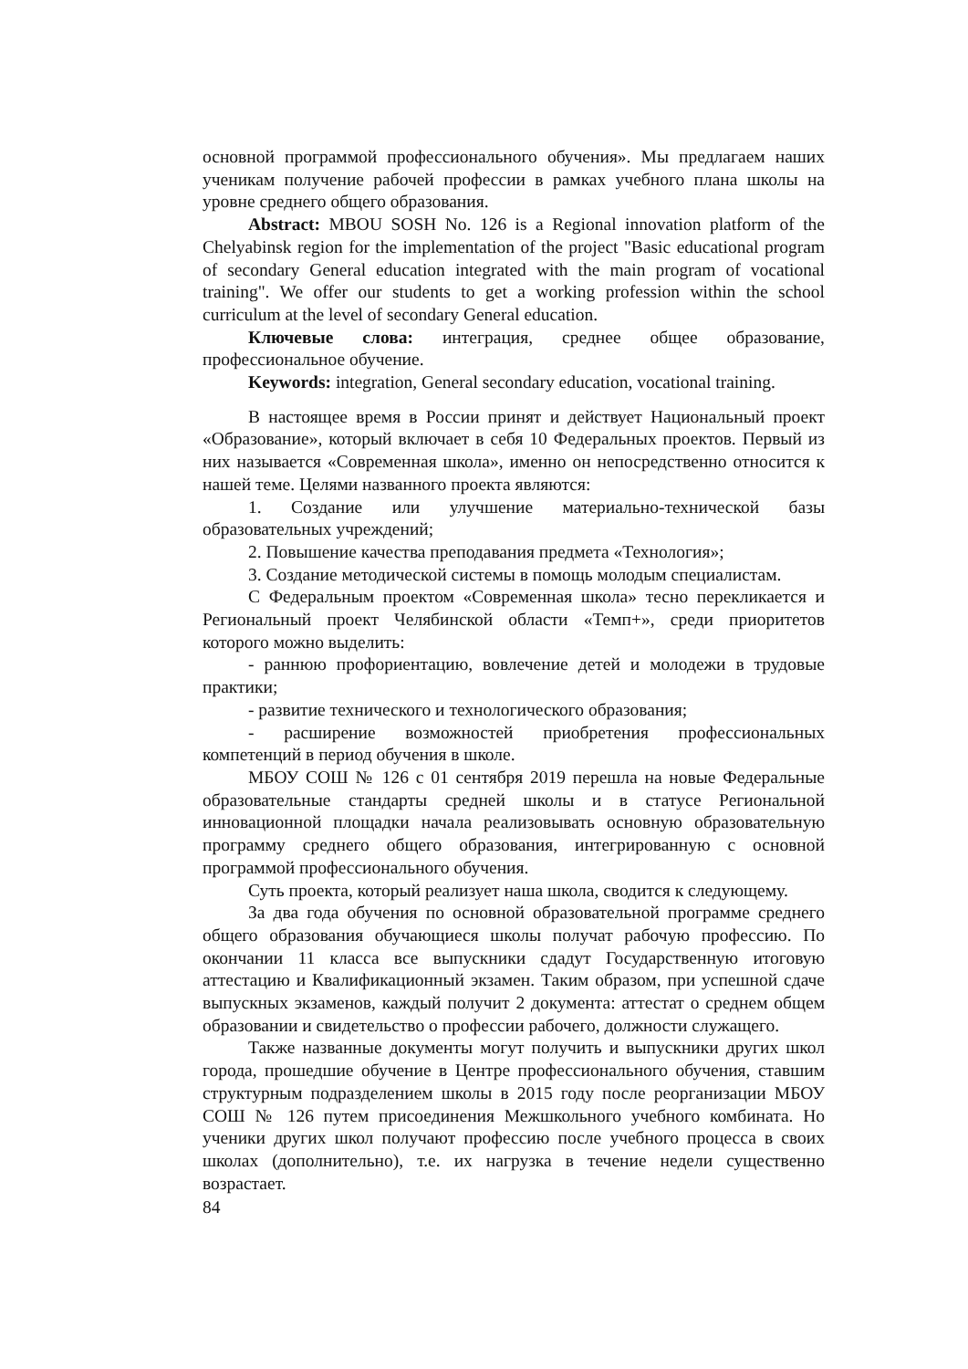основной программой профессионального обучения». Мы предлагаем наших ученикам получение рабочей профессии в рамках учебного плана школы на уровне среднего общего образования.
Abstract: MBOU SOSH No. 126 is a Regional innovation platform of the Chelyabinsk region for the implementation of the project "Basic educational program of secondary General education integrated with the main program of vocational training". We offer our students to get a working profession within the school curriculum at the level of secondary General education.
Ключевые слова: интеграция, среднее общее образование, профессиональное обучение.
Keywords: integration, General secondary education, vocational training.
В настоящее время в России принят и действует Национальный проект «Образование», который включает в себя 10 Федеральных проектов. Первый из них называется «Современная школа», именно он непосредственно относится к нашей теме. Целями названного проекта являются:
1. Создание или улучшение материально-технической базы образовательных учреждений;
2. Повышение качества преподавания предмета «Технология»;
3. Создание методической системы в помощь молодым специалистам.
С Федеральным проектом «Современная школа» тесно перекликается и Региональный проект Челябинской области «Темп+», среди приоритетов которого можно выделить:
- раннюю профориентацию, вовлечение детей и молодежи в трудовые практики;
- развитие технического и технологического образования;
- расширение возможностей приобретения профессиональных компетенций в период обучения в школе.
МБОУ СОШ № 126 с 01 сентября 2019 перешла на новые Федеральные образовательные стандарты средней школы и в статусе Региональной инновационной площадки начала реализовывать основную образовательную программу среднего общего образования, интегрированную с основной программой профессионального обучения.
Суть проекта, который реализует наша школа, сводится к следующему.
За два года обучения по основной образовательной программе среднего общего образования обучающиеся школы получат рабочую профессию. По окончании 11 класса все выпускники сдадут Государственную итоговую аттестацию и Квалификационный экзамен. Таким образом, при успешной сдаче выпускных экзаменов, каждый получит 2 документа: аттестат о среднем общем образовании и свидетельство о профессии рабочего, должности служащего.
Также названные документы могут получить и выпускники других школ города, прошедшие обучение в Центре профессионального обучения, ставшим структурным подразделением школы в 2015 году после реорганизации МБОУ СОШ № 126 путем присоединения Межшкольного учебного комбината. Но ученики других школ получают профессию после учебного процесса в своих школах (дополнительно), т.е. их нагрузка в течение недели существенно возрастает.
84